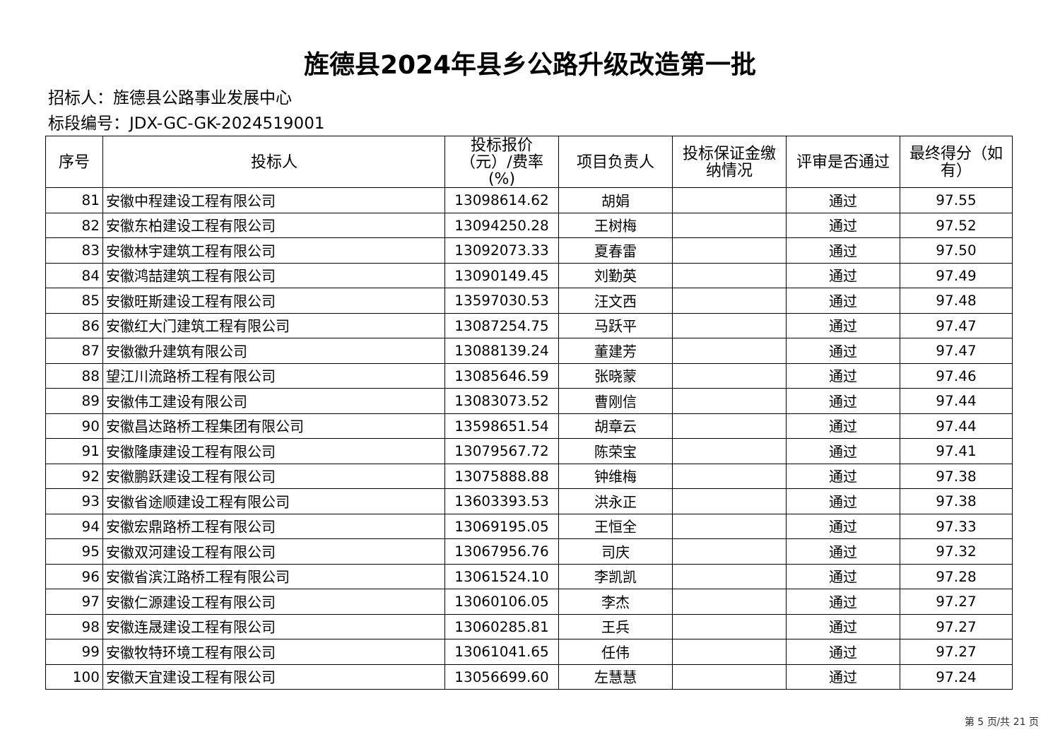旌德县2024年县乡公路升级改造第一批
招标人：旌德县公路事业发展中心
标段编号：JDX-GC-GK-2024519001
| 序号 | 投标人 | 投标报价（元）/费率(%) | 项目负责人 | 投标保证金缴纳情况 | 评审是否通过 | 最终得分（如有） |
| --- | --- | --- | --- | --- | --- | --- |
| 81 | 安徽中程建设工程有限公司 | 13098614.62 | 胡娟 | | 通过 | 97.55 |
| 82 | 安徽东柏建设工程有限公司 | 13094250.28 | 王树梅 | | 通过 | 97.52 |
| 83 | 安徽林宇建筑工程有限公司 | 13092073.33 | 夏春雷 | | 通过 | 97.50 |
| 84 | 安徽鸿喆建筑工程有限公司 | 13090149.45 | 刘勤英 | | 通过 | 97.49 |
| 85 | 安徽旺斯建设工程有限公司 | 13597030.53 | 汪文西 | | 通过 | 97.48 |
| 86 | 安徽红大门建筑工程有限公司 | 13087254.75 | 马跃平 | | 通过 | 97.47 |
| 87 | 安徽徽升建筑有限公司 | 13088139.24 | 董建芳 | | 通过 | 97.47 |
| 88 | 望江川流路桥工程有限公司 | 13085646.59 | 张晓蒙 | | 通过 | 97.46 |
| 89 | 安徽伟工建设有限公司 | 13083073.52 | 曹刚信 | | 通过 | 97.44 |
| 90 | 安徽昌达路桥工程集团有限公司 | 13598651.54 | 胡章云 | | 通过 | 97.44 |
| 91 | 安徽隆康建设工程有限公司 | 13079567.72 | 陈荣宝 | | 通过 | 97.41 |
| 92 | 安徽鹏跃建设工程有限公司 | 13075888.88 | 钟维梅 | | 通过 | 97.38 |
| 93 | 安徽省途顺建设工程有限公司 | 13603393.53 | 洪永正 | | 通过 | 97.38 |
| 94 | 安徽宏鼎路桥工程有限公司 | 13069195.05 | 王恒全 | | 通过 | 97.33 |
| 95 | 安徽双河建设工程有限公司 | 13067956.76 | 司庆 | | 通过 | 97.32 |
| 96 | 安徽省滨江路桥工程有限公司 | 13061524.10 | 李凯凯 | | 通过 | 97.28 |
| 97 | 安徽仁源建设工程有限公司 | 13060106.05 | 李杰 | | 通过 | 97.27 |
| 98 | 安徽连晟建设工程有限公司 | 13060285.81 | 王兵 | | 通过 | 97.27 |
| 99 | 安徽牧特环境工程有限公司 | 13061041.65 | 任伟 | | 通过 | 97.27 |
| 100 | 安徽天宜建设工程有限公司 | 13056699.60 | 左慧慧 | | 通过 | 97.24 |
第 5 页/共 21 页